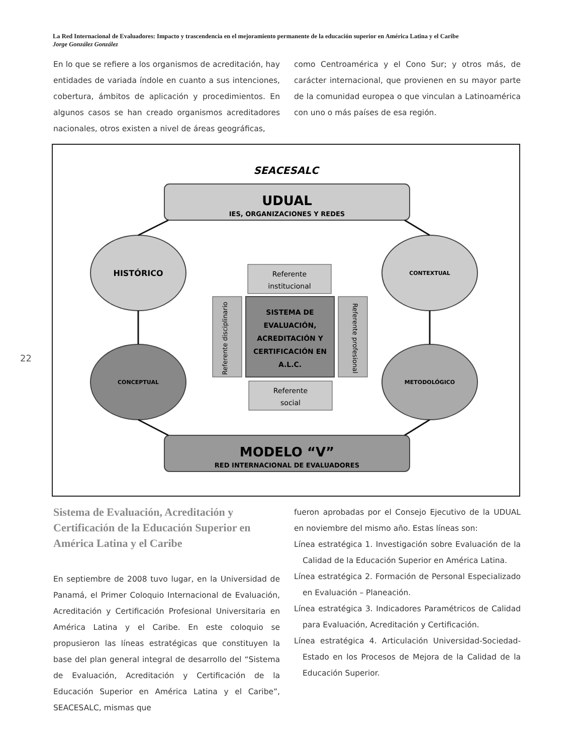La Red Internacional de Evaluadores: Impacto y trascendencia en el mejoramiento permanente de la educación superior en América Latina y el Caribe
Jorge González González
En lo que se refiere a los organismos de acreditación, hay entidades de variada índole en cuanto a sus intenciones, cobertura, ámbitos de aplicación y procedimientos. En algunos casos se han creado organismos acreditadores nacionales, otros existen a nivel de áreas geográficas,
como Centroamérica y el Cono Sur; y otros más, de carácter internacional, que provienen en su mayor parte de la comunidad europea o que vinculan a Latinoamérica con uno o más países de esa región.
SEACESALC
UDUAL
IES, ORGANIZACIONES Y REDES
HISTÓRICO
CONTEXTUAL
CONCEPTUAL
METODOLÓGICO
Referente
institucional
Referente disciplinario
SISTEMA DE
EVALUACIÓN,
ACREDITACIÓN Y
CERTIFICACIÓN EN
A.L.C.
Referente profesional
Referente
social
MODELO “V”
RED INTERNACIONAL DE EVALUADORES
22
Sistema de Evaluación, Acreditación y Certificación de la Educación Superior en América Latina y el Caribe
En septiembre de 2008 tuvo lugar, en la Universidad de Panamá, el Primer Coloquio Internacional de Evaluación, Acreditación y Certificación Profesional Universitaria en América Latina y el Caribe. En este coloquio se propusieron las líneas estratégicas que constituyen la base del plan general integral de desarrollo del “Sistema de Evaluación, Acreditación y Certificación de la Educación Superior en América Latina y el Caribe”, SEACESALC, mismas que
fueron aprobadas por el Consejo Ejecutivo de la UDUAL en noviembre del mismo año. Estas líneas son:
Línea estratégica 1. Investigación sobre Evaluación de la Calidad de la Educación Superior en América Latina.
Línea estratégica 2. Formación de Personal Especializado en Evaluación – Planeación.
Línea estratégica 3. Indicadores Paramétricos de Calidad para Evaluación, Acreditación y Certificación.
Línea estratégica 4. Articulación Universidad-Sociedad-Estado en los Procesos de Mejora de la Calidad de la Educación Superior.